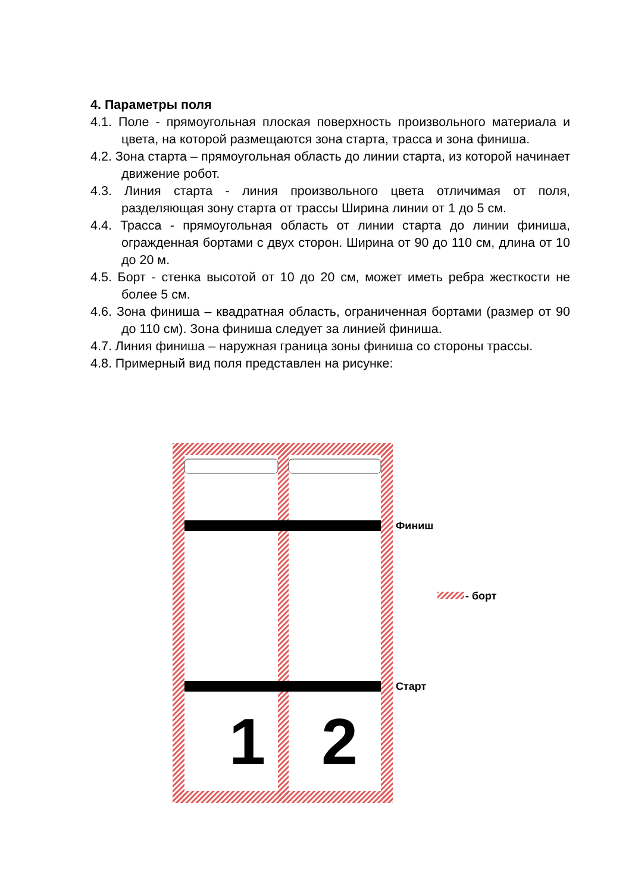4. Параметры поля
4.1. Поле - прямоугольная плоская поверхность произвольного материала и цвета, на которой размещаются зона старта, трасса и зона финиша.
4.2. Зона старта – прямоугольная область до линии старта, из которой начинает движение робот.
4.3. Линия старта - линия произвольного цвета отличимая от поля, разделяющая зону старта от трассы Ширина линии от 1 до 5 см.
4.4. Трасса - прямоугольная область от линии старта до линии финиша, огражденная бортами с двух сторон. Ширина от 90 до 110 см, длина от 10 до 20 м.
4.5. Борт - стенка высотой от 10 до 20 см, может иметь ребра жесткости не более 5 см.
4.6. Зона финиша – квадратная область, ограниченная бортами (размер от 90 до 110 см). Зона финиша следует за линией финиша.
4.7. Линия финиша – наружная граница зоны финиша со стороны трассы.
4.8. Примерный вид поля представлен на рисунке:
1
2
Финиш
Старт
- борт